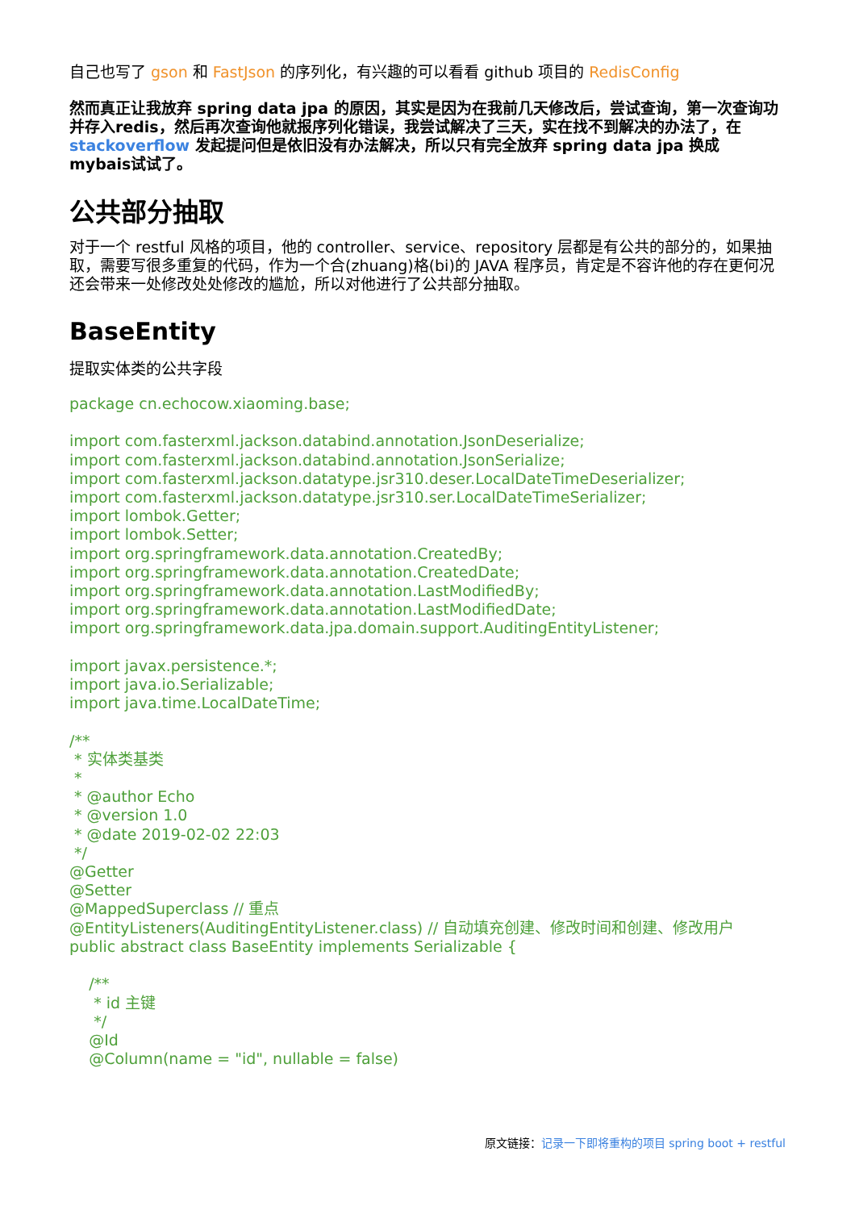自己也写了 gson 和 FastJson 的序列化，有兴趣的可以看看 github 项目的 RedisConfig
然而真正让我放弃 spring data jpa 的原因，其实是因为在我前几天修改后，尝试查询，第一次查询功并存入redis，然后再次查询他就报序列化错误，我尝试解决了三天，实在找不到解决的办法了，在 stackoverflow 发起提问但是依旧没有办法解决，所以只有完全放弃 spring data jpa 换成 mybais试试了。
公共部分抽取
对于一个 restful 风格的项目，他的 controller、service、repository 层都是有公共的部分的，如果抽取，需要写很多重复的代码，作为一个合(zhuang)格(bi)的 JAVA 程序员，肯定是不容许他的存在更何况还会带来一处修改处处修改的尴尬，所以对他进行了公共部分抽取。
BaseEntity
提取实体类的公共字段
package cn.echocow.xiaoming.base;

import com.fasterxml.jackson.databind.annotation.JsonDeserialize;
import com.fasterxml.jackson.databind.annotation.JsonSerialize;
import com.fasterxml.jackson.datatype.jsr310.deser.LocalDateTimeDeserializer;
import com.fasterxml.jackson.datatype.jsr310.ser.LocalDateTimeSerializer;
import lombok.Getter;
import lombok.Setter;
import org.springframework.data.annotation.CreatedBy;
import org.springframework.data.annotation.CreatedDate;
import org.springframework.data.annotation.LastModifiedBy;
import org.springframework.data.annotation.LastModifiedDate;
import org.springframework.data.jpa.domain.support.AuditingEntityListener;

import javax.persistence.*;
import java.io.Serializable;
import java.time.LocalDateTime;

/**
 * 实体类基类
 *
 * @author Echo
 * @version 1.0
 * @date 2019-02-02 22:03
 */
@Getter
@Setter
@MappedSuperclass // 重点
@EntityListeners(AuditingEntityListener.class) // 自动填充创建、修改时间和创建、修改用户
public abstract class BaseEntity implements Serializable {

    /**
     * id 主键
     */
    @Id
    @Column(name = "id", nullable = false)
原文链接：记录一下即将重构的项目 spring boot + restful